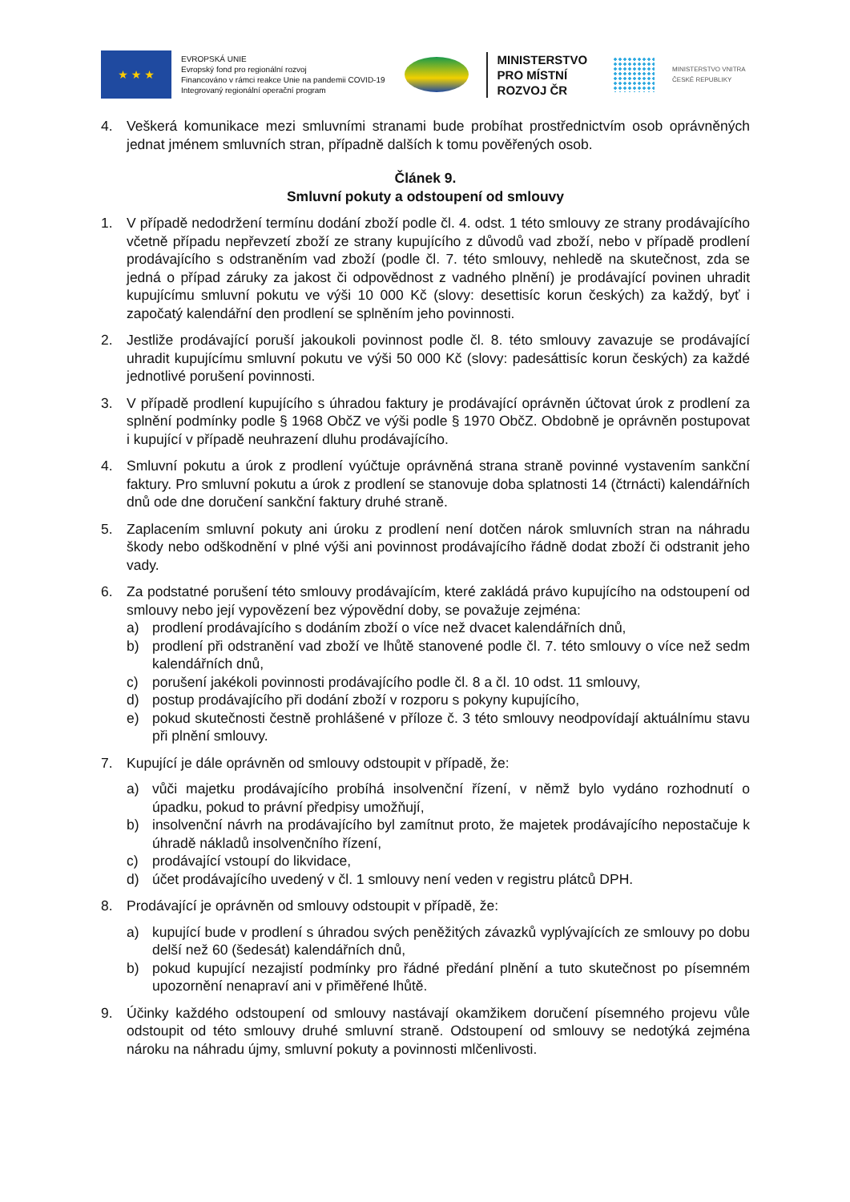★ ★ ★
EVROPSKÁ UNIE
Evropský fond pro regionální rozvoj
Financováno v rámci reakce Unie na pandemii COVID-19
Integrovaný regionální operační program
MINISTERSTVO
PRO MÍSTNÍ
ROZVOJ ČR
MINISTERSTVO VNITRA
ČESKÉ REPUBLIKY
4. Veškerá komunikace mezi smluvními stranami bude probíhat prostřednictvím osob oprávněných jednat jménem smluvních stran, případně dalších k tomu pověřených osob.
Článek 9.
Smluvní pokuty a odstoupení od smlouvy
1. V případě nedodržení termínu dodání zboží podle čl. 4. odst. 1 této smlouvy ze strany prodávajícího včetně případu nepřevzetí zboží ze strany kupujícího z důvodů vad zboží, nebo v případě prodlení prodávajícího s odstraněním vad zboží (podle čl. 7. této smlouvy, nehledě na skutečnost, zda se jedná o případ záruky za jakost či odpovědnost z vadného plnění) je prodávající povinen uhradit kupujícímu smluvní pokutu ve výši 10 000 Kč (slovy: desettisíc korun českých) za každý, byť i započatý kalendářní den prodlení se splněním jeho povinnosti.
2. Jestliže prodávající poruší jakoukoli povinnost podle čl. 8. této smlouvy zavazuje se prodávající uhradit kupujícímu smluvní pokutu ve výši 50 000 Kč (slovy: padesáttisíc korun českých) za každé jednotlivé porušení povinnosti.
3. V případě prodlení kupujícího s úhradou faktury je prodávající oprávněn účtovat úrok z prodlení za splnění podmínky podle § 1968 ObčZ ve výši podle § 1970 ObčZ. Obdobně je oprávněn postupovat i kupující v případě neuhrazení dluhu prodávajícího.
4. Smluvní pokutu a úrok z prodlení vyúčtuje oprávněná strana straně povinné vystavením sankční faktury. Pro smluvní pokutu a úrok z prodlení se stanovuje doba splatnosti 14 (čtrnácti) kalendářních dnů ode dne doručení sankční faktury druhé straně.
5. Zaplacením smluvní pokuty ani úroku z prodlení není dotčen nárok smluvních stran na náhradu škody nebo odškodnění v plné výši ani povinnost prodávajícího řádně dodat zboží či odstranit jeho vady.
6. Za podstatné porušení této smlouvy prodávajícím, které zakládá právo kupujícího na odstoupení od smlouvy nebo její vypovězení bez výpovědní doby, se považuje zejména:
a) prodlení prodávajícího s dodáním zboží o více než dvacet kalendářních dnů,
b) prodlení při odstranění vad zboží ve lhůtě stanovené podle čl. 7. této smlouvy o více než sedm kalendářních dnů,
c) porušení jakékoli povinnosti prodávajícího podle čl. 8 a čl. 10 odst. 11 smlouvy,
d) postup prodávajícího při dodání zboží v rozporu s pokyny kupujícího,
e) pokud skutečnosti čestně prohlášené v příloze č. 3 této smlouvy neodpovídají aktuálnímu stavu při plnění smlouvy.
7. Kupující je dále oprávněn od smlouvy odstoupit v případě, že:
a) vůči majetku prodávajícího probíhá insolvenční řízení, v němž bylo vydáno rozhodnutí o úpadku, pokud to právní předpisy umožňují,
b) insolvenční návrh na prodávajícího byl zamítnut proto, že majetek prodávajícího nepostačuje k úhradě nákladů insolvenčního řízení,
c) prodávající vstoupí do likvidace,
d) účet prodávajícího uvedený v čl. 1 smlouvy není veden v registru plátců DPH.
8. Prodávající je oprávněn od smlouvy odstoupit v případě, že:
a) kupující bude v prodlení s úhradou svých peněžitých závazků vyplývajících ze smlouvy po dobu delší než 60 (šedesát) kalendářních dnů,
b) pokud kupující nezajistí podmínky pro řádné předání plnění a tuto skutečnost po písemném upozornění nenapraví ani v přiměřené lhůtě.
9. Účinky každého odstoupení od smlouvy nastávají okamžikem doručení písemného projevu vůle odstoupit od této smlouvy druhé smluvní straně. Odstoupení od smlouvy se nedotýká zejména nároku na náhradu újmy, smluvní pokuty a povinnosti mlčenlivosti.